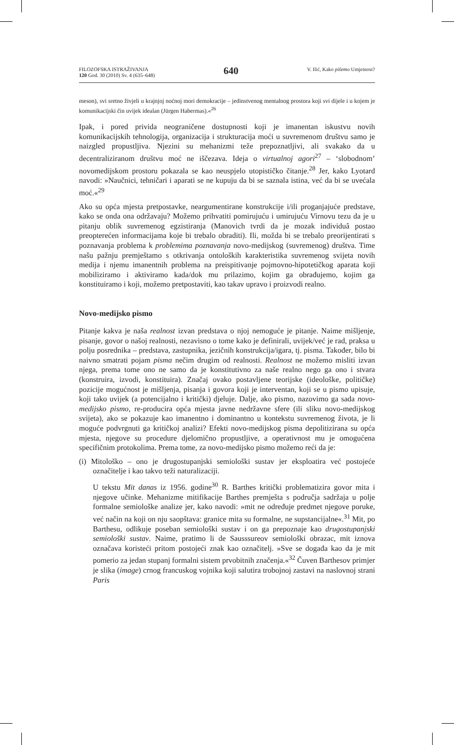FILOZOFSKA ISTRAŽIVANJA
120 God. 30 (2010) Sv. 4 (635–648)
640
V. Ilić, Kako pišemo Umjetnost?
meson), svi sretno živjeli u krajnjoj noćnoj mori demokracije – jedinstvenog mentalnog prostora koji svi dijele i u kojem je komunikacijski čin uvijek idealan (Jürgen Habermas).«<sup>26</sup>
Ipak, i pored privida neograničene dostupnosti koji je imanentan iskustvu novih komunikacijskih tehnologija, organizacija i strukturacija moći u suvremenom društvu samo je naizgled propustljiva. Njezini su mehanizmi teže prepoznatljivi, ali svakako da u decentraliziranom društvu moć ne iščezava. Ideja o virtualnoj agori<sup>27</sup> – ‘slobodnom’ novomedijskom prostoru pokazala se kao neuspjelo utopističko čitanje.<sup>28</sup> Jer, kako Lyotard navodi: »Naučnici, tehničari i aparati se ne kupuju da bi se saznala istina, već da bi se uvećala moć.«<sup>29</sup>
Ako su opća mjesta pretpostavke, neargumentirane konstrukcije i/ili proganjajuće predstave, kako se onda ona održavaju? Možemo prihvatiti pomirujuću i umirujuću Virnovu tezu da je u pitanju oblik suvremenog egzistiranja (Manovich tvrdi da je mozak individuâ postao preopterećen informacijama koje bi trebalo obraditi). Ili, možda bi se trebalo preorijentirati s poznavanja problema k problemima poznavanja novo-medijskog (suvremenog) društva. Time našu pažnju premještamo s otkrivanja ontoloških karakteristika suvremenog svijeta novih medija i njemu imanentnih problema na preispitivanje pojmovno-hipotetičkog aparata koji mobiliziramo i aktiviramo kada/dok mu prilazimo, kojim ga obrađujemo, kojim ga konstituiramo i koji, možemo pretpostaviti, kao takav upravo i proizvodi realno.
Novo-medijsko pismo
Pitanje kakva je naša realnost izvan predstava o njoj nemoguće je pitanje. Naime mišljenje, pisanje, govor o našoj realnosti, nezavisno o tome kako je definirali, uvijek/već je rad, praksa u polju posrednika – predstava, zastupnika, jezičnih konstrukcija/igara, tj. pisma. Također, bilo bi naivno smatrati pojam pisma nečim drugim od realnosti. Realnost ne možemo misliti izvan njega, prema tome ono ne samo da je konstitutivno za naše realno nego ga ono i stvara (konstruira, izvodi, konstituira). Značaj ovako postavljene teorijske (ideološke, političke) pozicije mogućnost je mišljenja, pisanja i govora koji je interventan, koji se u pismo upisuje, koji tako uvijek (a potencijalno i kritički) djeluje. Dalje, ako pismo, nazovimo ga sada novo-medijsko pismo, re-producira opća mjesta javne nedržavne sfere (ili sliku novo-medijskog svijeta), ako se pokazuje kao imanentno i dominantno u kontekstu suvremenog života, je li moguće podvrgnuti ga kritičkoj analizi? Efekti novo-medijskog pisma depolitizirana su opća mjesta, njegove su procedure djelomično propustljive, a operativnost mu je omogućena specifičnim protokolima. Prema tome, za novo-medijsko pismo možemo reći da je:
(i) Mitološko – ono je drugostupanjski semiološki sustav jer eksploatira već postojeće označitelje i kao takvo teži naturalizaciji.
U tekstu Mit danas iz 1956. godine<sup>30</sup> R. Barthes kritički problematizira govor mita i njegove učinke. Mehanizme mitifikacije Barthes premješta s područja sadržaja u polje formalne semiološke analize jer, kako navodi: »mit ne određuje predmet njegove poruke, već način na koji on nju saopštava: granice mita su formalne, ne supstancijalne«.<sup>31</sup> Mit, po Barthesu, odlikuje poseban semiološki sustav i on ga prepoznaje kao drugostupanjski semiološki sustav. Naime, pratimo li de Sausssureov semiološki obrazac, mit iznova označava koristeći pritom postojeći znak kao označitelj. »Sve se događa kao da je mit pomerio za jedan stupanj formalni sistem prvobitnih značenja.«<sup>32</sup> Čuven Barthesov primjer je slika (image) crnog francuskog vojnika koji salutira trobojnoj zastavi na naslovnoj strani Paris